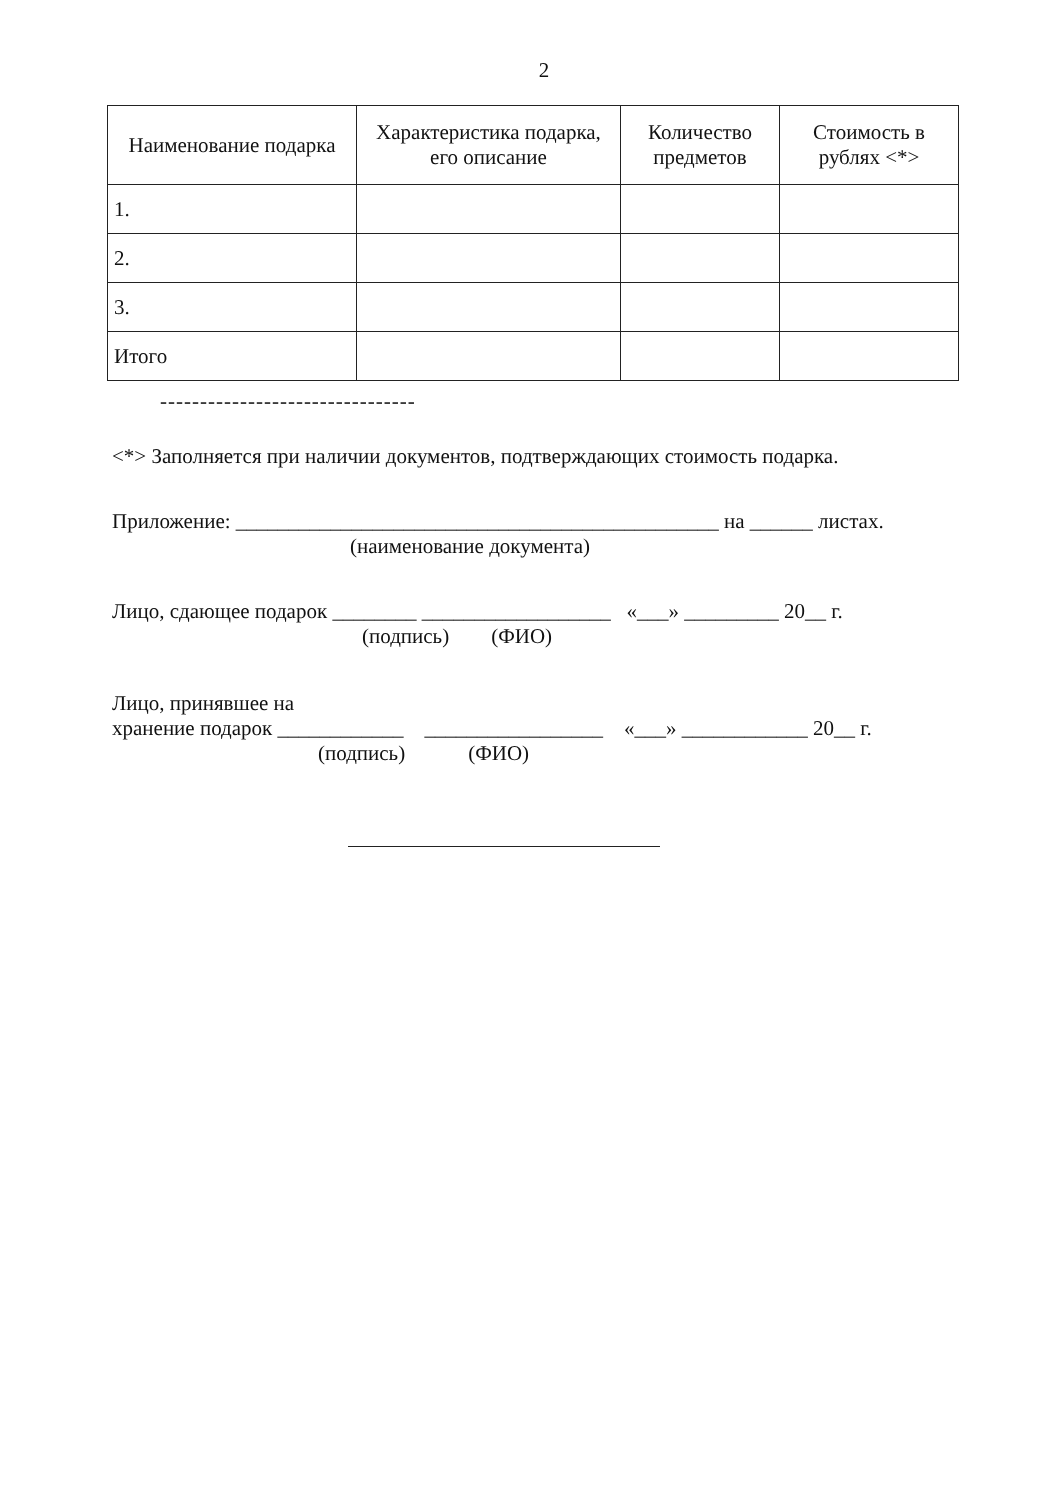2
| Наименование подарка | Характеристика подарка, его описание | Количество предметов | Стоимость в рублях <*> |
| --- | --- | --- | --- |
| 1. | | | |
| 2. | | | |
| 3. | | | |
| Итого | | | |
--------------------------------
<*> Заполняется при наличии документов, подтверждающих стоимость подарка.
Приложение: ______________________________________________ на ______ листах.
(наименование документа)
Лицо, сдающее подарок ________ __________________ «___» _________ 20__ г.
(подпись) (ФИО)
Лицо, принявшее на
хранение подарок ____________ _________________ «___» ____________ 20__ г.
(подпись) (ФИО)